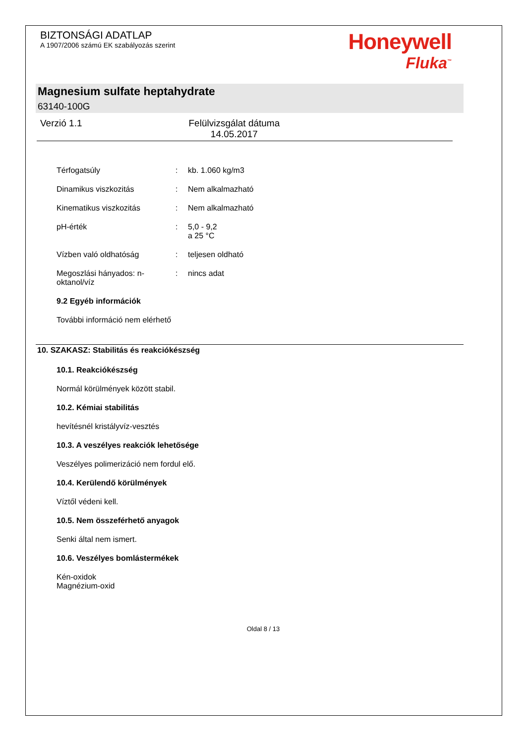BIZTONSÁGI ADATLAP
A 1907/2006 számú EK szabályozás szerint
Honeywell
Fluka<sup>™</sup>
Magnesium sulfate heptahydrate
63140-100G
Verzió 1.1 Felülvizsgálat dátuma
14.05.2017
| Térfogatsúly | : | kb. 1.060 kg/m3 |
| Dinamikus viszkozitás | : | Nem alkalmazható |
| Kinematikus viszkozitás | : | Nem alkalmazható |
| pH-érték | : | 5,0 - 9,2 a 25 °C |
| Vízben való oldhatóság | : | teljesen oldható |
| Megoszlási hányados: n-oktanol/víz | : | nincs adat |
9.2 Egyéb információk
További információ nem elérhető
10. SZAKASZ: Stabilitás és reakciókészség
10.1. Reakciókészség
Normál körülmények között stabil.
10.2. Kémiai stabilitás
hevítésnél kristályvíz-vesztés
10.3. A veszélyes reakciók lehetősége
Veszélyes polimerizáció nem fordul elő.
10.4. Kerülendő körülmények
Víztől védeni kell.
10.5. Nem összeférhető anyagok
Senki által nem ismert.
10.6. Veszélyes bomlástermékek
Kén-oxidok
Magnézium-oxid
Oldal 8 / 13